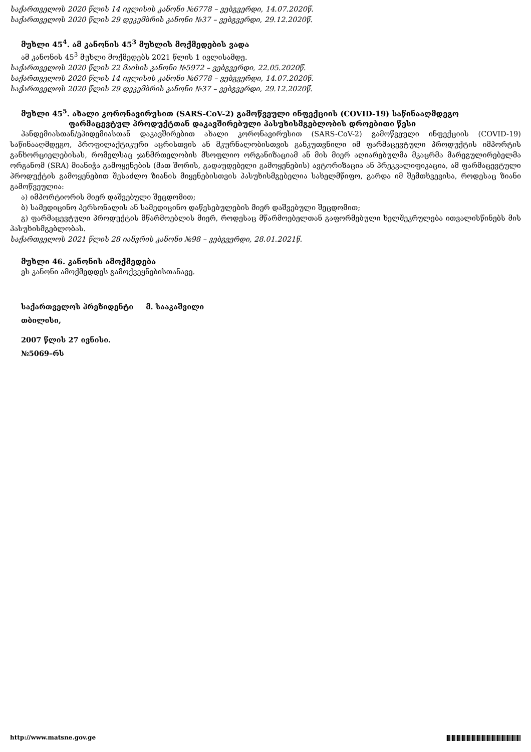საქართველოს 2020 წლის 14 ივლისის კანონი №6778 – ვებგვერდი, 14.07.2020წ.
საქართველოს 2020 წლის 29 დეკემბრის კანონი №37 – ვებგვერდი, 29.12.2020წ.
მუხლი 45<sup>4</sup>. ამ კანონის 45<sup>3</sup> მუხლის მოქმედების ვადა
ამ კანონის 45<sup>3</sup> მუხლი მოქმედებს 2021 წლის 1 ივლისამდე.
საქართველოს 2020 წლის 22 მაისის კანონი №5972 – ვებგვერდი, 22.05.2020წ.
საქართველოს 2020 წლის 14 ივლისის კანონი №6778 – ვებგვერდი, 14.07.2020წ.
საქართველოს 2020 წლის 29 დეკემბრის კანონი №37 – ვებგვერდი, 29.12.2020წ.
მუხლი 45<sup>5</sup>. ახალი კორონავირუსით (SARS-CoV-2) გამოწვეული ინფექციის (COVID-19) საწინააღმდეგო
ფარმაცევტულ პროდუქტთან დაკავშირებული პასუხისმგებლობის დროებითი წესი
პანდემიასთან/ეპიდემიასთან დაკავშირებით ახალი კორონავირუსით (SARS-CoV-2) გამოწვეული ინფექციის (COVID-19) საწინააღმდეგო, პროფილაქტიკური აცრისთვის ან მკურნალობისთვის განკუთვნილი იმ ფარმაცევტული პროდუქტის იმპორტის განხორციელებისას, რომელსაც ჯანმრთელობის მსოფლიო ორგანიზაციამ ან მის მიერ აღიარებულმა მკაცრმა მარეგულირებელმა ორგანომ (SRA) მიანიჭა გამოყენების (მათ შორის, გადაუდებელი გამოყენების) ავტორიზაცია ან პრეკვალიფიკაცია, ამ ფარმაცევტული პროდუქტის გამოყენებით შესაძლო ზიანის მიყენებისთვის პასუხისმგებელია სახელმწიფო, გარდა იმ შემთხვევისა, როდესაც ზიანი გამოწვეულია:
ა) იმპორტიორის მიერ დაშვებული შეცდომით;
ბ) სამედიცინო პერსონალის ან სამედიცინო დაწესებულების მიერ დაშვებული შეცდომით;
გ) ფარმაცევტული პროდუქტის მწარმოებლის მიერ, როდესაც მწარმოებელთან გაფორმებული ხელშეკრულება ითვალისწინებს მის პასუხისმგებლობას.
საქართველოს 2021 წლის 28 იანვრის კანონი №98 – ვებგვერდი, 28.01.2021წ.
მუხლი 46. კანონის ამოქმედება
ეს კანონი ამოქმედდეს გამოქვეყნებისთანავე.
საქართველოს პრეზიდენტი მ. სააკაშვილი
თბილისი,
2007 წლის 27 ივნისი.
№5069–რს
http://www.matsne.gov.ge